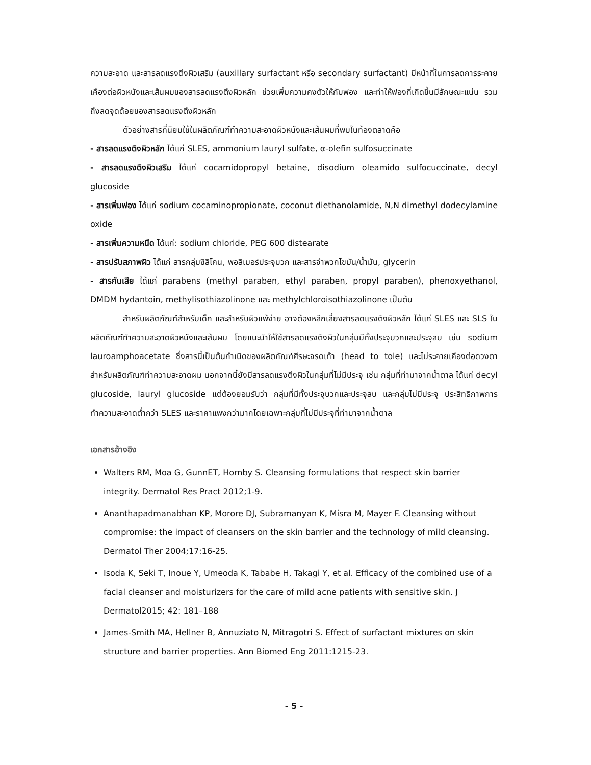ความสะอาด และสารลดแรงตึงผิวเสริม (auxillary surfactant หรือ secondary surfactant) มีหน้าที่ในการลดการระคายเคืองต่อผิวหนังและเส้นผมของสารลดแรงตึงผิวหลัก ช่วยเพิ่มความคงตัวให้กับฟอง และทำให้ฟองที่เกิดขึ้นมีลักษณะแน่น รวมถึงลดจุดด้อยของสารลดแรงตึงผิวหลัก
ตัวอย่างสารที่นิยมใช้ในผลิตภัณฑ์ทำความสะอาดผิวหนังและเส้นผมที่พบในท้องตลาดคือ
- สารลดแรงตึงผิวหลัก ได้แก่ SLES, ammonium lauryl sulfate, α-olefin sulfosuccinate
- สารลดแรงตึงผิวเสริม ได้แก่ cocamidopropyl betaine, disodium oleamido sulfocuccinate, decyl glucoside
- สารเพิ่มฟอง ได้แก่ sodium cocaminopropionate, coconut diethanolamide, N,N dimethyl dodecylamine oxide
- สารเพิ่มความหนืด ได้แก่: sodium chloride, PEG 600 distearate
- สารปรับสภาพผิว ได้แก่ สารกลุ่มซิลิโคน, พอลิเมอร์ประจุบวก และสารจำพวกไขมัน/น้ำมัน, glycerin
- สารกันเสีย ได้แก่ parabens (methyl paraben, ethyl paraben, propyl paraben), phenoxyethanol, DMDM hydantoin, methylisothiazolinone และ methylchloroisothiazolinone เป็นต้น
สำหรับผลิตภัณฑ์สำหรับเด็ก และสำหรับผิวแพ้ง่าย อาจต้องหลีกเลี่ยงสารลดแรงตึงผิวหลัก ได้แก่ SLES และ SLS ในผลิตภัณฑ์ทำความสะอาดผิวหนังและเส้นผม โดยแนะนำให้ใช้สารลดแรงตึงผิวในกลุ่มมีทั้งประจุบวกและประจุลบ เช่น sodium lauroamphoacetate ซึ่งสารนี้เป็นต้นกำเนิดของผลิตภัณฑ์ศีรษะจรดเท้า (head to tole) และไม่ระคายเคืองต่อดวงตาสำหรับผลิตภัณฑ์ทำความสะอาดผม นอกจากนี้ยังมีสารลดแรงตึงผิวในกลุ่มที่ไม่มีประจุ เช่น กลุ่มที่ทำมาจากน้ำตาล ได้แก่ decyl glucoside, lauryl glucoside แต่ต้องยอมรับว่า กลุ่มที่มีทั้งประจุบวกและประจุลบ และกลุ่มไม่มีประจุ ประสิทธิภาพการทำความสะอาดต่ำกว่า SLES และราคาแพงกว่ามากโดยเฉพาะกลุ่มที่ไม่มีประจุที่ทำมาจากน้ำตาล
เอกสารอ้างอิง
Walters RM, Moa G, GunnET, Hornby S. Cleansing formulations that respect skin barrier integrity. Dermatol Res Pract 2012;1-9.
Ananthapadmanabhan KP, Morore DJ, Subramanyan K, Misra M, Mayer F. Cleansing without compromise: the impact of cleansers on the skin barrier and the technology of mild cleansing. Dermatol Ther 2004;17:16-25.
Isoda K, Seki T, Inoue Y, Umeoda K, Tababe H, Takagi Y, et al. Efficacy of the combined use of a facial cleanser and moisturizers for the care of mild acne patients with sensitive skin. J Dermatol2015; 42: 181–188
James-Smith MA, Hellner B, Annuziato N, Mitragotri S. Effect of surfactant mixtures on skin structure and barrier properties. Ann Biomed Eng 2011:1215-23.
- 5 -